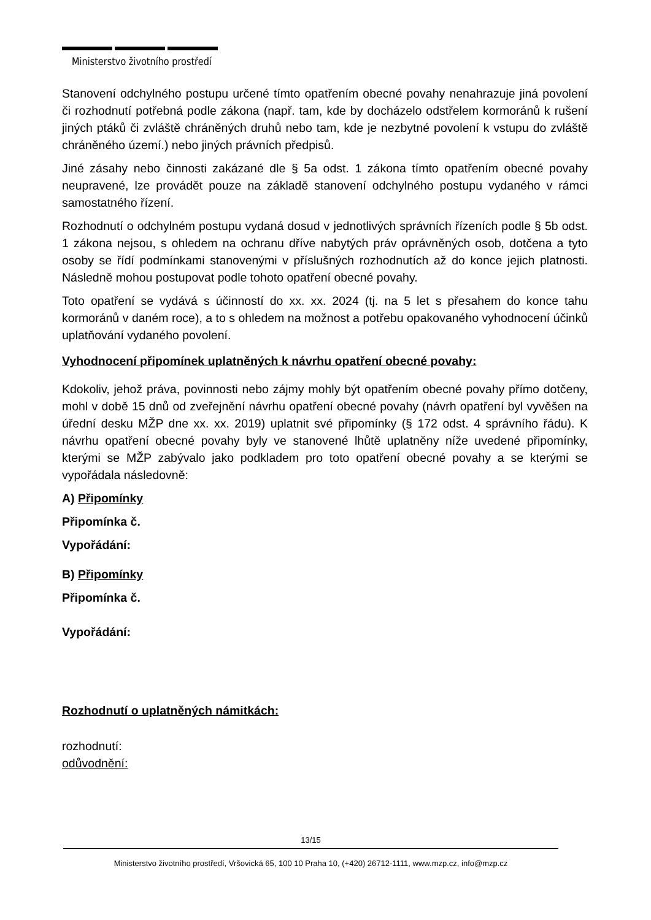Ministerstvo životního prostředí
Stanovení odchylného postupu určené tímto opatřením obecné povahy nenahrazuje jiná povolení či rozhodnutí potřebná podle zákona (např. tam, kde by docházelo odstřelem kormoránů k rušení jiných ptáků či zvláště chráněných druhů nebo tam, kde je nezbytné povolení k vstupu do zvláště chráněného území.) nebo jiných právních předpisů.
Jiné zásahy nebo činnosti zakázané dle § 5a odst. 1 zákona tímto opatřením obecné povahy neupravené, lze provádět pouze na základě stanovení odchylného postupu vydaného v rámci samostatného řízení.
Rozhodnutí o odchylném postupu vydaná dosud v jednotlivých správních řízeních podle § 5b odst. 1 zákona nejsou, s ohledem na ochranu dříve nabytých práv oprávněných osob, dotčena a tyto osoby se řídí podmínkami stanovenými v příslušných rozhodnutích až do konce jejich platnosti. Následně mohou postupovat podle tohoto opatření obecné povahy.
Toto opatření se vydává s účinností do xx. xx. 2024 (tj. na 5 let s přesahem do konce tahu kormoránů v daném roce), a to s ohledem na možnost a potřebu opakovaného vyhodnocení účinků uplatňování vydaného povolení.
Vyhodnocení připomínek uplatněných k návrhu opatření obecné povahy:
Kdokoliv, jehož práva, povinnosti nebo zájmy mohly být opatřením obecné povahy přímo dotčeny, mohl v době 15 dnů od zveřejnění návrhu opatření obecné povahy (návrh opatření byl vyvěšen na úřední desku MŽP dne xx. xx. 2019) uplatnit své připomínky (§ 172 odst. 4 správního řádu). K návrhu opatření obecné povahy byly ve stanovené lhůtě uplatněny níže uvedené připomínky, kterými se MŽP zabývalo jako podkladem pro toto opatření obecné povahy a se kterými se vypořádala následovně:
A) Připomínky
Připomínka č.
Vypořádání:
B) Připomínky
Připomínka č.
Vypořádání:
Rozhodnutí o uplatněných námitkách:
rozhodnutí:
odůvodnění:
13/15
Ministerstvo životního prostředí, Vršovická 65, 100 10 Praha 10, (+420) 26712-1111, www.mzp.cz, info@mzp.cz